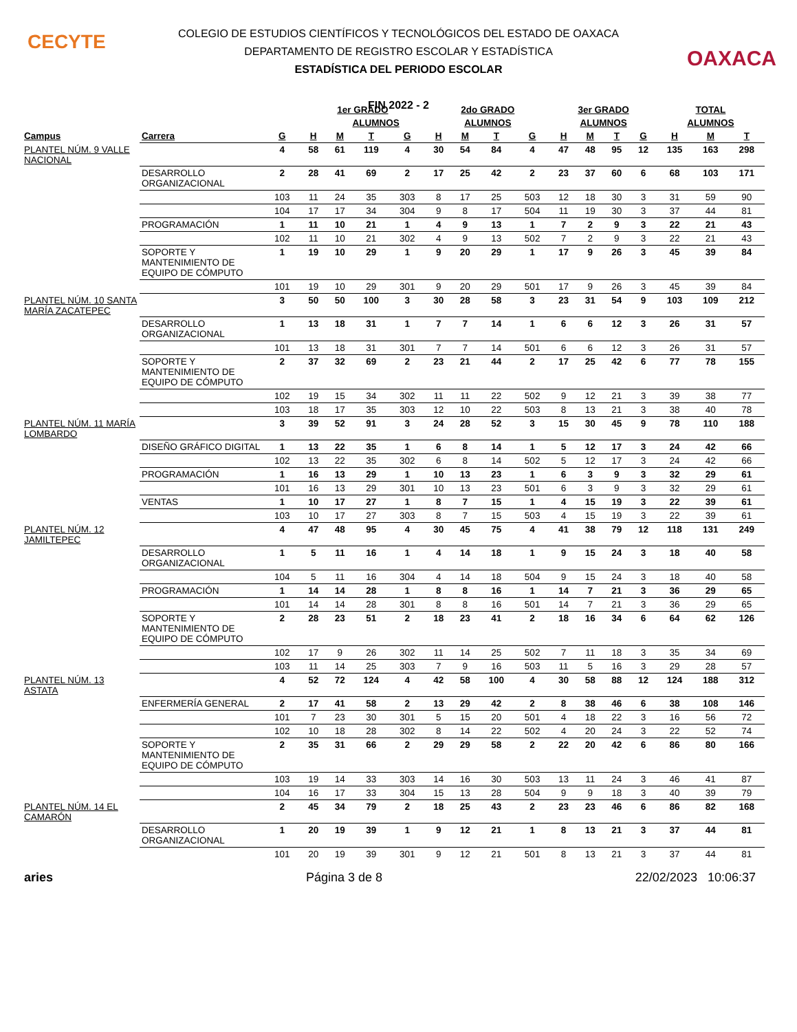CECYTE
OAXACA
COLEGIO DE ESTUDIOS CIENTÍFICOS Y TECNOLÓGICOS DEL ESTADO DE OAXACA
DEPARTAMENTO DE REGISTRO ESCOLAR Y ESTADÍSTICA
ESTADÍSTICA DEL PERIODO ESCOLAR
FIN 2022 - 2
| | | | 1er GRADO | | | | 2do GRADO | | | | 3er GRADO | | | | TOTAL | | |
| --- | --- | --- | --- | --- | --- | --- | --- | --- | --- | --- | --- | --- | --- | --- | --- | --- | --- |
| | | | | ALUMNOS | | | ALUMNOS | | | | ALUMNOS | | | | ALUMNOS | | |
| Campus | Carrera | G | H | M | T | G | H | M | T | G | H | M | T | G | H | M | T |
| PLANTEL NÚM. 9 VALLE NACIONAL | | 4 | 58 | 61 | 119 | 4 | 30 | 54 | 84 | 4 | 47 | 48 | 95 | 12 | 135 | 163 | 298 |
| | DESARROLLO ORGANIZACIONAL | 2 | 28 | 41 | 69 | 2 | 17 | 25 | 42 | 2 | 23 | 37 | 60 | 6 | 68 | 103 | 171 |
| | | 103 | 11 | 24 | 35 | 303 | 8 | 17 | 25 | 503 | 12 | 18 | 30 | 3 | 31 | 59 | 90 |
| | | 104 | 17 | 17 | 34 | 304 | 9 | 8 | 17 | 504 | 11 | 19 | 30 | 3 | 37 | 44 | 81 |
| | PROGRAMACIÓN | 1 | 11 | 10 | 21 | 1 | 4 | 9 | 13 | 1 | 7 | 2 | 9 | 3 | 22 | 21 | 43 |
| | | 102 | 11 | 10 | 21 | 302 | 4 | 9 | 13 | 502 | 7 | 2 | 9 | 3 | 22 | 21 | 43 |
| | SOPORTE Y MANTENIMIENTO DE EQUIPO DE CÓMPUTO | 1 | 19 | 10 | 29 | 1 | 9 | 20 | 29 | 1 | 17 | 9 | 26 | 3 | 45 | 39 | 84 |
| | | 101 | 19 | 10 | 29 | 301 | 9 | 20 | 29 | 501 | 17 | 9 | 26 | 3 | 45 | 39 | 84 |
| PLANTEL NÚM. 10 SANTA MARÍA ZACATEPEC | | 3 | 50 | 50 | 100 | 3 | 30 | 28 | 58 | 3 | 23 | 31 | 54 | 9 | 103 | 109 | 212 |
| | DESARROLLO ORGANIZACIONAL | 1 | 13 | 18 | 31 | 1 | 7 | 7 | 14 | 1 | 6 | 6 | 12 | 3 | 26 | 31 | 57 |
| | | 101 | 13 | 18 | 31 | 301 | 7 | 7 | 14 | 501 | 6 | 6 | 12 | 3 | 26 | 31 | 57 |
| | SOPORTE Y MANTENIMIENTO DE EQUIPO DE CÓMPUTO | 2 | 37 | 32 | 69 | 2 | 23 | 21 | 44 | 2 | 17 | 25 | 42 | 6 | 77 | 78 | 155 |
| | | 102 | 19 | 15 | 34 | 302 | 11 | 11 | 22 | 502 | 9 | 12 | 21 | 3 | 39 | 38 | 77 |
| | | 103 | 18 | 17 | 35 | 303 | 12 | 10 | 22 | 503 | 8 | 13 | 21 | 3 | 38 | 40 | 78 |
| PLANTEL NÚM. 11 MARÍA LOMBARDO | | 3 | 39 | 52 | 91 | 3 | 24 | 28 | 52 | 3 | 15 | 30 | 45 | 9 | 78 | 110 | 188 |
| | DISEÑO GRÁFICO DIGITAL | 1 | 13 | 22 | 35 | 1 | 6 | 8 | 14 | 1 | 5 | 12 | 17 | 3 | 24 | 42 | 66 |
| | | 102 | 13 | 22 | 35 | 302 | 6 | 8 | 14 | 502 | 5 | 12 | 17 | 3 | 24 | 42 | 66 |
| | PROGRAMACIÓN | 1 | 16 | 13 | 29 | 1 | 10 | 13 | 23 | 1 | 6 | 3 | 9 | 3 | 32 | 29 | 61 |
| | | 101 | 16 | 13 | 29 | 301 | 10 | 13 | 23 | 501 | 6 | 3 | 9 | 3 | 32 | 29 | 61 |
| | VENTAS | 1 | 10 | 17 | 27 | 1 | 8 | 7 | 15 | 1 | 4 | 15 | 19 | 3 | 22 | 39 | 61 |
| | | 103 | 10 | 17 | 27 | 303 | 8 | 7 | 15 | 503 | 4 | 15 | 19 | 3 | 22 | 39 | 61 |
| PLANTEL NÚM. 12 JAMILTEPEC | | 4 | 47 | 48 | 95 | 4 | 30 | 45 | 75 | 4 | 41 | 38 | 79 | 12 | 118 | 131 | 249 |
| | DESARROLLO ORGANIZACIONAL | 1 | 5 | 11 | 16 | 1 | 4 | 14 | 18 | 1 | 9 | 15 | 24 | 3 | 18 | 40 | 58 |
| | | 104 | 5 | 11 | 16 | 304 | 4 | 14 | 18 | 504 | 9 | 15 | 24 | 3 | 18 | 40 | 58 |
| | PROGRAMACIÓN | 1 | 14 | 14 | 28 | 1 | 8 | 8 | 16 | 1 | 14 | 7 | 21 | 3 | 36 | 29 | 65 |
| | | 101 | 14 | 14 | 28 | 301 | 8 | 8 | 16 | 501 | 14 | 7 | 21 | 3 | 36 | 29 | 65 |
| | SOPORTE Y MANTENIMIENTO DE EQUIPO DE CÓMPUTO | 2 | 28 | 23 | 51 | 2 | 18 | 23 | 41 | 2 | 18 | 16 | 34 | 6 | 64 | 62 | 126 |
| | | 102 | 17 | 9 | 26 | 302 | 11 | 14 | 25 | 502 | 7 | 11 | 18 | 3 | 35 | 34 | 69 |
| | | 103 | 11 | 14 | 25 | 303 | 7 | 9 | 16 | 503 | 11 | 5 | 16 | 3 | 29 | 28 | 57 |
| PLANTEL NÚM. 13 ASTATA | | 4 | 52 | 72 | 124 | 4 | 42 | 58 | 100 | 4 | 30 | 58 | 88 | 12 | 124 | 188 | 312 |
| | ENFERMERÍA GENERAL | 2 | 17 | 41 | 58 | 2 | 13 | 29 | 42 | 2 | 8 | 38 | 46 | 6 | 38 | 108 | 146 |
| | | 101 | 7 | 23 | 30 | 301 | 5 | 15 | 20 | 501 | 4 | 18 | 22 | 3 | 16 | 56 | 72 |
| | | 102 | 10 | 18 | 28 | 302 | 8 | 14 | 22 | 502 | 4 | 20 | 24 | 3 | 22 | 52 | 74 |
| | SOPORTE Y MANTENIMIENTO DE EQUIPO DE CÓMPUTO | 2 | 35 | 31 | 66 | 2 | 29 | 29 | 58 | 2 | 22 | 20 | 42 | 6 | 86 | 80 | 166 |
| | | 103 | 19 | 14 | 33 | 303 | 14 | 16 | 30 | 503 | 13 | 11 | 24 | 3 | 46 | 41 | 87 |
| | | 104 | 16 | 17 | 33 | 304 | 15 | 13 | 28 | 504 | 9 | 9 | 18 | 3 | 40 | 39 | 79 |
| PLANTEL NÚM. 14 EL CAMARÓN | | 2 | 45 | 34 | 79 | 2 | 18 | 25 | 43 | 2 | 23 | 23 | 46 | 6 | 86 | 82 | 168 |
| | DESARROLLO ORGANIZACIONAL | 1 | 20 | 19 | 39 | 1 | 9 | 12 | 21 | 1 | 8 | 13 | 21 | 3 | 37 | 44 | 81 |
| | | 101 | 20 | 19 | 39 | 301 | 9 | 12 | 21 | 501 | 8 | 13 | 21 | 3 | 37 | 44 | 81 |
aries Página 3 de 8 22/02/2023 10:06:37